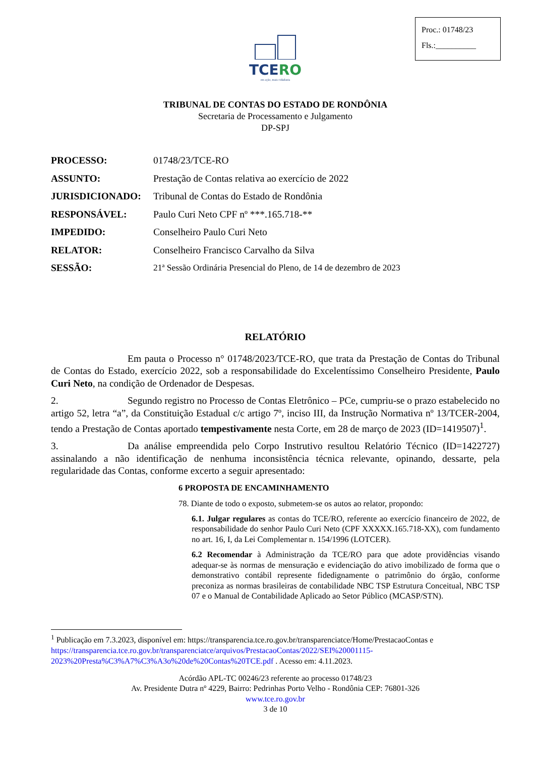Proc.: 01748/23
Fls.:__________
TCERO
em ação, mais cidadania
TRIBUNAL DE CONTAS DO ESTADO DE RONDÔNIA
Secretaria de Processamento e Julgamento
DP-SPJ
PROCESSO: 01748/23/TCE-RO
ASSUNTO: Prestação de Contas relativa ao exercício de 2022
JURISDICIONADO: Tribunal de Contas do Estado de Rondônia
RESPONSÁVEL: Paulo Curi Neto CPF nº ***.165.718-**
IMPEDIDO: Conselheiro Paulo Curi Neto
RELATOR: Conselheiro Francisco Carvalho da Silva
SESSÃO: 21ª Sessão Ordinária Presencial do Pleno, de 14 de dezembro de 2023
RELATÓRIO
Em pauta o Processo n° 01748/2023/TCE-RO, que trata da Prestação de Contas do Tribunal de Contas do Estado, exercício 2022, sob a responsabilidade do Excelentíssimo Conselheiro Presidente, Paulo Curi Neto, na condição de Ordenador de Despesas.
2. Segundo registro no Processo de Contas Eletrônico – PCe, cumpriu-se o prazo estabelecido no artigo 52, letra “a”, da Constituição Estadual c/c artigo 7º, inciso III, da Instrução Normativa nº 13/TCER-2004, tendo a Prestação de Contas aportado tempestivamente nesta Corte, em 28 de março de 2023 (ID=1419507)<sup>1</sup>.
3. Da análise empreendida pelo Corpo Instrutivo resultou Relatório Técnico (ID=1422727) assinalando a não identificação de nenhuma inconsistência técnica relevante, opinando, dessarte, pela regularidade das Contas, conforme excerto a seguir apresentado:
6 PROPOSTA DE ENCAMINHAMENTO
78. Diante de todo o exposto, submetem-se os autos ao relator, propondo:
6.1. Julgar regulares as contas do TCE/RO, referente ao exercício financeiro de 2022, de responsabilidade do senhor Paulo Curi Neto (CPF XXXXX.165.718-XX), com fundamento no art. 16, I, da Lei Complementar n. 154/1996 (LOTCER).
6.2 Recomendar à Administração da TCE/RO para que adote providências visando adequar-se às normas de mensuração e evidenciação do ativo imobilizado de forma que o demonstrativo contábil represente fidedignamente o patrimônio do órgão, conforme preconiza as normas brasileiras de contabilidade NBC TSP Estrutura Conceitual, NBC TSP 07 e o Manual de Contabilidade Aplicado ao Setor Público (MCASP/STN).
<sup>1</sup> Publicação em 7.3.2023, disponível em: https://transparencia.tce.ro.gov.br/transparenciatce/Home/PrestacaoContas e https://transparencia.tce.ro.gov.br/transparenciatce/arquivos/PrestacaoContas/2022/SEI%20001115-2023%20Presta%C3%A7%C3%A3o%20de%20Contas%20TCE.pdf . Acesso em: 4.11.2023.
Acórdão APL-TC 00246/23 referente ao processo 01748/23
Av. Presidente Dutra nº 4229, Bairro: Pedrinhas Porto Velho - Rondônia CEP: 76801-326
www.tce.ro.gov.br
3 de 10